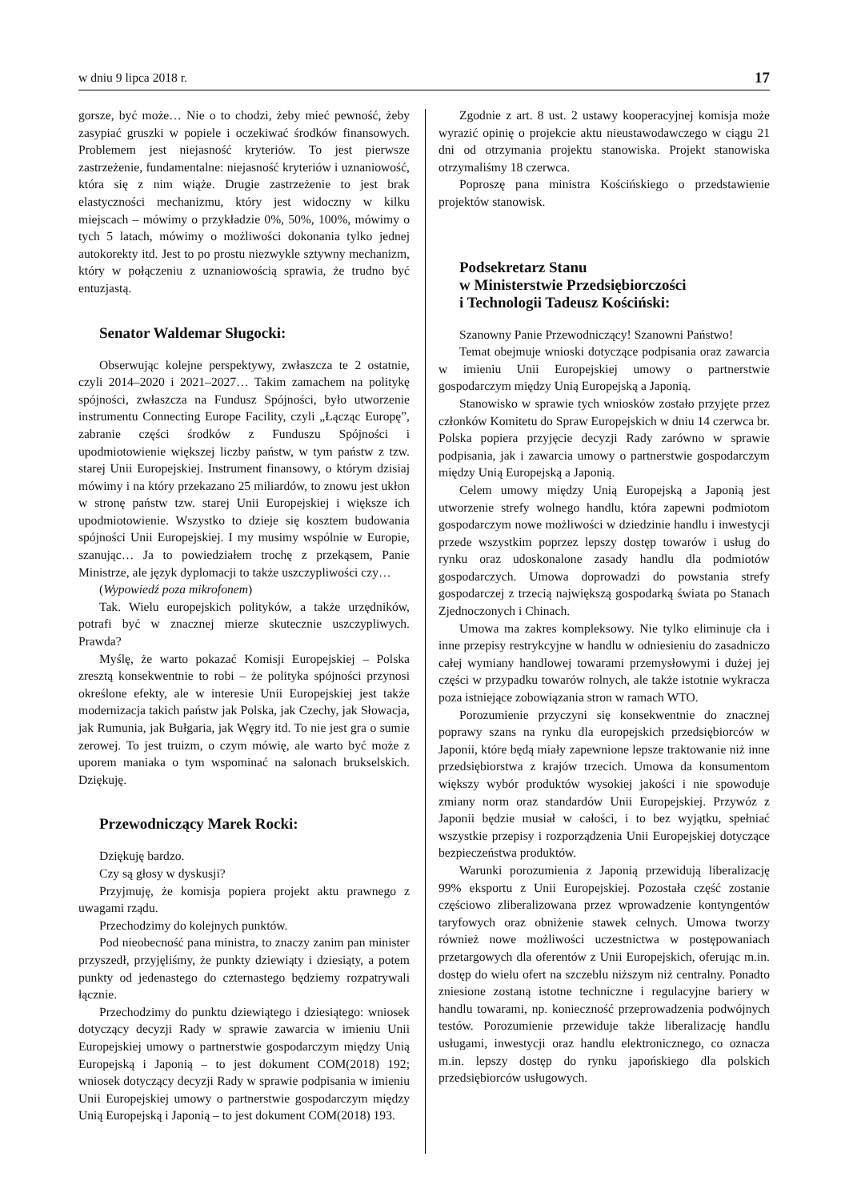w dniu 9 lipca 2018 r. 17
gorsze, być może… Nie o to chodzi, żeby mieć pewność, żeby zasypiać gruszki w popiele i oczekiwać środków finansowych. Problemem jest niejasność kryteriów. To jest pierwsze zastrzeżenie, fundamentalne: niejasność kryteriów i uznaniowość, która się z nim wiąże. Drugie zastrzeżenie to jest brak elastyczności mechanizmu, który jest widoczny w kilku miejscach – mówimy o przykładzie 0%, 50%, 100%, mówimy o tych 5 latach, mówimy o możliwości dokonania tylko jednej autokorekty itd. Jest to po prostu niezwykle sztywny mechanizm, który w połączeniu z uznaniowością sprawia, że trudno być entuzjastą.
Senator Waldemar Sługocki:
Obserwując kolejne perspektywy, zwłaszcza te 2 ostatnie, czyli 2014–2020 i 2021–2027… Takim zamachem na politykę spójności, zwłaszcza na Fundusz Spójności, było utworzenie instrumentu Connecting Europe Facility, czyli „Łącząc Europę”, zabranie części środków z Funduszu Spójności i upodmiotowienie większej liczby państw, w tym państw z tzw. starej Unii Europejskiej. Instrument finansowy, o którym dzisiaj mówimy i na który przekazano 25 miliardów, to znowu jest ukłon w stronę państw tzw. starej Unii Europejskiej i większe ich upodmiotowienie. Wszystko to dzieje się kosztem budowania spójności Unii Europejskiej. I my musimy wspólnie w Europie, szanując… Ja to powiedziałem trochę z przekąsem, Panie Ministrze, ale język dyplomacji to także uszczypliwości czy…
(Wypowiedź poza mikrofonem)
Tak. Wielu europejskich polityków, a także urzędników, potrafi być w znacznej mierze skutecznie uszczypliwych. Prawda?
Myślę, że warto pokazać Komisji Europejskiej – Polska zresztą konsekwentnie to robi – że polityka spójności przynosi określone efekty, ale w interesie Unii Europejskiej jest także modernizacja takich państw jak Polska, jak Czechy, jak Słowacja, jak Rumunia, jak Bułgaria, jak Węgry itd. To nie jest gra o sumie zerowej. To jest truizm, o czym mówię, ale warto być może z uporem maniaka o tym wspominać na salonach brukselskich. Dziękuję.
Przewodniczący Marek Rocki:
Dziękuję bardzo.
Czy są głosy w dyskusji?
Przyjmuję, że komisja popiera projekt aktu prawnego z uwagami rządu.
Przechodzimy do kolejnych punktów.
Pod nieobecność pana ministra, to znaczy zanim pan minister przyszedł, przyjęliśmy, że punkty dziewiąty i dziesiąty, a potem punkty od jedenastego do czternastego będziemy rozpatrywali łącznie.
Przechodzimy do punktu dziewiątego i dziesiątego: wniosek dotyczący decyzji Rady w sprawie zawarcia w imieniu Unii Europejskiej umowy o partnerstwie gospodarczym między Unią Europejską i Japonią – to jest dokument COM(2018) 192; wniosek dotyczący decyzji Rady w sprawie podpisania w imieniu Unii Europejskiej umowy o partnerstwie gospodarczym między Unią Europejską i Japonią – to jest dokument COM(2018) 193.
Zgodnie z art. 8 ust. 2 ustawy kooperacyjnej komisja może wyrazić opinię o projekcie aktu nieustawodawczego w ciągu 21 dni od otrzymania projektu stanowiska. Projekt stanowiska otrzymaliśmy 18 czerwca.
Poproszę pana ministra Kościńskiego o przedstawienie projektów stanowisk.
Podsekretarz Stanu
w Ministerstwie Przedsiębiorczości
i Technologii Tadeusz Kościński:
Szanowny Panie Przewodniczący! Szanowni Państwo!
Temat obejmuje wnioski dotyczące podpisania oraz zawarcia w imieniu Unii Europejskiej umowy o partnerstwie gospodarczym między Unią Europejską a Japonią.
Stanowisko w sprawie tych wniosków zostało przyjęte przez członków Komitetu do Spraw Europejskich w dniu 14 czerwca br. Polska popiera przyjęcie decyzji Rady zarówno w sprawie podpisania, jak i zawarcia umowy o partnerstwie gospodarczym między Unią Europejską a Japonią.
Celem umowy między Unią Europejską a Japonią jest utworzenie strefy wolnego handlu, która zapewni podmiotom gospodarczym nowe możliwości w dziedzinie handlu i inwestycji przede wszystkim poprzez lepszy dostęp towarów i usług do rynku oraz udoskonalone zasady handlu dla podmiotów gospodarczych. Umowa doprowadzi do powstania strefy gospodarczej z trzecią największą gospodarką świata po Stanach Zjednoczonych i Chinach.
Umowa ma zakres kompleksowy. Nie tylko eliminuje cła i inne przepisy restrykcyjne w handlu w odniesieniu do zasadniczo całej wymiany handlowej towarami przemysłowymi i dużej jej części w przypadku towarów rolnych, ale także istotnie wykracza poza istniejące zobowiązania stron w ramach WTO.
Porozumienie przyczyni się konsekwentnie do znacznej poprawy szans na rynku dla europejskich przedsiębiorców w Japonii, które będą miały zapewnione lepsze traktowanie niż inne przedsiębiorstwa z krajów trzecich. Umowa da konsumentom większy wybór produktów wysokiej jakości i nie spowoduje zmiany norm oraz standardów Unii Europejskiej. Przywóz z Japonii będzie musiał w całości, i to bez wyjątku, spełniać wszystkie przepisy i rozporządzenia Unii Europejskiej dotyczące bezpieczeństwa produktów.
Warunki porozumienia z Japonią przewidują liberalizację 99% eksportu z Unii Europejskiej. Pozostała część zostanie częściowo zliberalizowana przez wprowadzenie kontyngentów taryfowych oraz obniżenie stawek celnych. Umowa tworzy również nowe możliwości uczestnictwa w postępowaniach przetargowych dla oferentów z Unii Europejskich, oferując m.in. dostęp do wielu ofert na szczeblu niższym niż centralny. Ponadto zniesione zostaną istotne techniczne i regulacyjne bariery w handlu towarami, np. konieczność przeprowadzenia podwójnych testów. Porozumienie przewiduje także liberalizację handlu usługami, inwestycji oraz handlu elektronicznego, co oznacza m.in. lepszy dostęp do rynku japońskiego dla polskich przedsiębiorców usługowych.